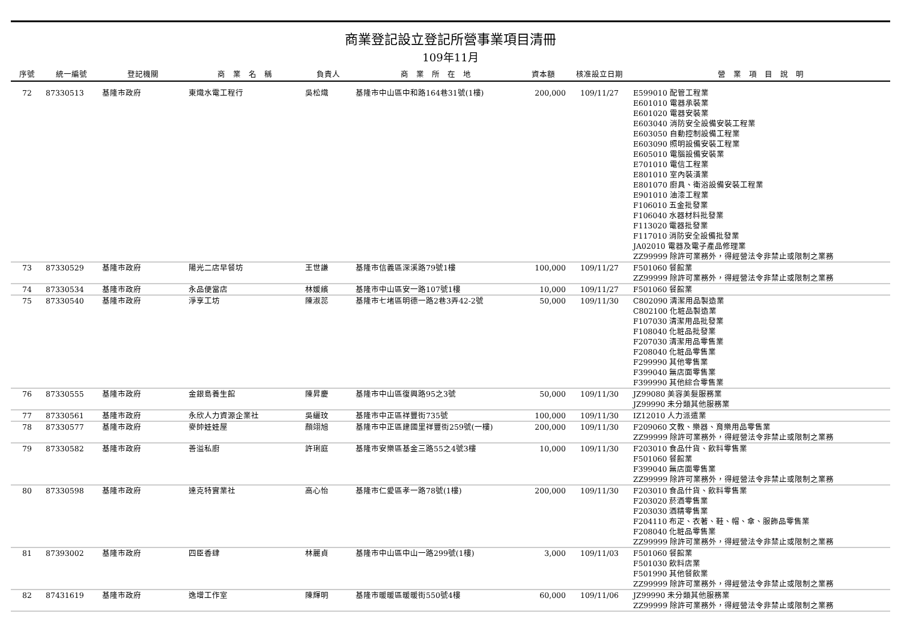商業登記設立登記所營事業項目清冊
109年11月
| 序號 | 統一編號 | 登記機關 | 商 業 名 稱 | 負責人 | 商 業 所 在 地 | 資本額 | 核准設立日期 | 營 業 項 目 說 明 |
| --- | --- | --- | --- | --- | --- | --- | --- | --- |
| 72 | 87330513 | 基隆市政府 | 東熾水電工程行 | 吳松熾 | 基隆市中山區中和路164巷31號(1樓) | 200,000 | 109/11/27 | E599010 配管工程業 E601010 電器承裝業 E601020 電器安裝業 E603040 消防安全設備安裝工程業 E603050 自動控制設備工程業 E603090 照明設備安裝工程業 E605010 電腦設備安裝業 E701010 電信工程業 E801010 室內裝潢業 E801070 廚具、衛浴設備安裝工程業 E901010 油漆工程業 F106010 五金批發業 F106040 水器材料批發業 F113020 電器批發業 F117010 消防安全設備批發業 JA02010 電器及電子產品修理業 ZZ99999 除許可業務外，得經營法令非禁止或限制之業務 |
| 73 | 87330529 | 基隆市政府 | 陽光二店早餐坊 | 王世謙 | 基隆市信義區深溪路79號1樓 | 100,000 | 109/11/27 | F501060 餐館業 ZZ99999 除許可業務外，得經營法令非禁止或限制之業務 |
| 74 | 87330534 | 基隆市政府 | 永品便當店 | 林媛繽 | 基隆市中山區安一路107號1樓 | 10,000 | 109/11/27 | F501060 餐館業 |
| 75 | 87330540 | 基隆市政府 | 淨享工坊 | 陳淑蕊 | 基隆市七堵區明德一路2巷3弄42-2號 | 50,000 | 109/11/30 | C802090 清潔用品製造業 C802100 化粧品製造業 F107030 清潔用品批發業 F108040 化粧品批發業 F207030 清潔用品零售業 F208040 化粧品零售業 F299990 其他零售業 F399040 無店面零售業 F399990 其他綜合零售業 |
| 76 | 87330555 | 基隆市政府 | 金銀島養生館 | 陳昇慶 | 基隆市中山區復興路95之3號 | 50,000 | 109/11/30 | JZ99080 美容美髮服務業 JZ99990 未分類其他服務業 |
| 77 | 87330561 | 基隆市政府 | 永欣人力資源企業社 | 吳纚玟 | 基隆市中正區祥豐街735號 | 100,000 | 109/11/30 | IZ12010 人力派遣業 |
| 78 | 87330577 | 基隆市政府 | 麥帥娃娃屋 | 顏翊旭 | 基隆市中正區建國里祥豐街259號(一樓) | 200,000 | 109/11/30 | F209060 文教、樂器、育樂用品零售業 ZZ99999 除許可業務外，得經營法令非禁止或限制之業務 |
| 79 | 87330582 | 基隆市政府 | 善溢私廚 | 許琍庭 | 基隆市安樂區基金三路55之4號3樓 | 10,000 | 109/11/30 | F203010 食品什貨、飲料零售業 F501060 餐館業 F399040 無店面零售業 ZZ99999 除許可業務外，得經營法令非禁止或限制之業務 |
| 80 | 87330598 | 基隆市政府 | 達克特實業社 | 高心怡 | 基隆市仁愛區孝一路78號(1樓) | 200,000 | 109/11/30 | F203010 食品什貨、飲料零售業 F203020 菸酒零售業 F203030 酒精零售業 F204110 布疋、衣著、鞋、帽、傘、服飾品零售業 F208040 化粧品零售業 ZZ99999 除許可業務外，得經營法令非禁止或限制之業務 |
| 81 | 87393002 | 基隆市政府 | 四臣香肆 | 林麗貞 | 基隆市中山區中山一路299號(1樓) | 3,000 | 109/11/03 | F501060 餐館業 F501030 飲料店業 F501990 其他餐飲業 ZZ99999 除許可業務外，得經營法令非禁止或限制之業務 |
| 82 | 87431619 | 基隆市政府 | 逸增工作室 | 陳輝明 | 基隆市暖暖區暖暖街550號4樓 | 60,000 | 109/11/06 | JZ99990 未分類其他服務業 ZZ99999 除許可業務外，得經營法令非禁止或限制之業務 |